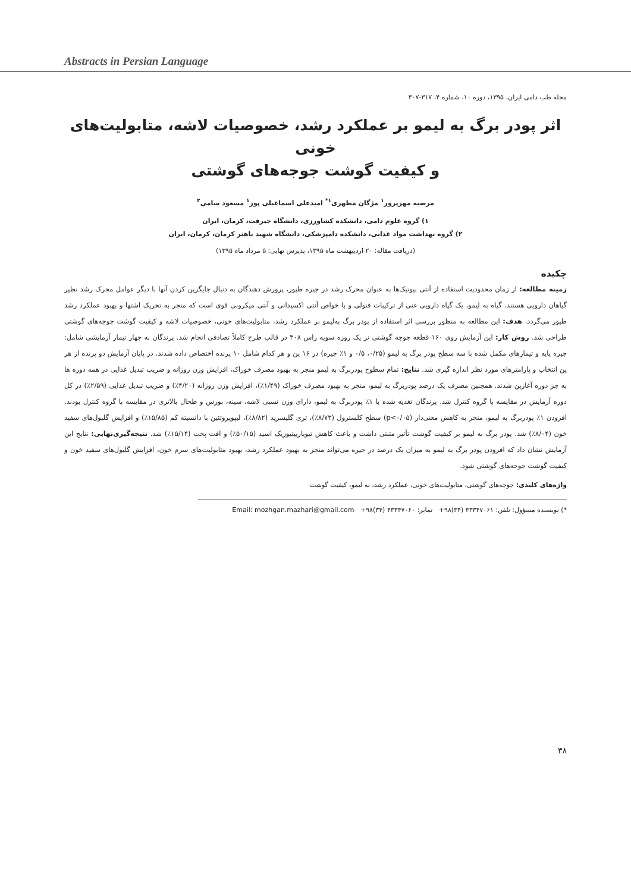Abstracts in Persian Language
مجله طب دامی ایران، ۱۳۹۵، دوره ۱۰، شماره ۴، ۳۱۷-۳۰۷
اثر پودر برگ به لیمو بر عملکرد رشد، خصوصیات لاشه، متابولیت‌های خونی
و کیفیت گوشت جوجه‌های گوشتی
مرضیه مهرپرور<sup>۱</sup> مژگان مظهری<sup>۱*</sup> امیدعلی اسماعیلی پور<sup>۱</sup> مسعود سامی<sup>۲</sup>
۱) گروه علوم دامی، دانشکده کشاورزی، دانشگاه جیرفت، کرمان، ایران
۲) گروه بهداشت مواد غذایی، دانشکده دامپزشکی، دانشگاه شهید باهنر کرمان، کرمان، ایران
(دریافت مقاله: ۲۰ اردیبهشت ماه ۱۳۹۵، پذیرش نهایی: ۵ مرداد ماه ۱۳۹۵)
چکیده
زمینه مطالعه: از زمان محدودیت استفاده از آنتی بیوتیک‌ها به عنوان محرک رشد در جیره طیور، پرورش دهندگان به دنبال جایگزین کردن آنها با دیگر عوامل محرک رشد نظیر گیاهان دارویی هستند. گیاه به لیمو، یک گیاه دارویی غنی از ترکیبات فنولی و با خواص آنتی اکسیدانی و آنتی میکروبی قوی است که منجر به تحریک اشتها و بهبود عملکرد رشد طیور می‌گردد. هدف: این مطالعه به منظور بررسی اثر استفاده از پودر برگ به‌لیمو بر عملکرد رشد، متابولیت‌های خونی، خصوصیات لاشه و کیفیت گوشت جوجه‌های گوشتی طراحی شد. روش کار: این آزمایش روی ۱۶۰ قطعه جوجه گوشتی نر یک روزه سویه راس ۳۰۸ در قالب طرح کاملاً تصادفی انجام شد. پرندگان به چهار تیمار آزمایشی شامل: جیره پایه و تیمارهای مکمل شده با سه سطح پودر برگ به لیمو (۰/۲۵، ۰/۵ و ۱٪ جیره) در ۱۶ پن و هر کدام شامل ۱۰ پرنده اختصاص داده شدند. در پایان آزمایش دو پرنده از هر پن انتخاب و پارامترهای مورد نظر اندازه گیری شد. نتایج: تمام سطوح پودربرگ به لیمو منجر به بهبود مصرف خوراک، افزایش وزن روزانه و ضریب تبدیل غذایی در همه دوره ها به جز دوره آغازین شدند. همچنین مصرف یک درصد پودربرگ به لیمو، منجر به بهبود مصرف خوراک (۱/۴۹٪)، افزایش وزن روزانه (۴/۲۰٪) و ضریب تبدیل غذایی (۲/۵۹٪) در کل دوره آزمایش در مقایسه با گروه کنترل شد. پرندگان تغذیه شده با ۱٪ پودربرگ به لیمو، دارای وزن نسبی لاشه، سینه، بورس و طحال بالاتری در مقایسه با گروه کنترل بودند. افزودن ۱٪ پودربرگ به لیمو، منجر به کاهش معنی‌دار (p<۰/۰۵) سطح کلسترول (۸/۷۳٪)، تری گلیسرید (۸/۸۲٪)، لیپوپروتئین با دانسیته کم (۱۵/۸۵٪) و افزایش گلبول‌های سفید خون (۸/۰۴٪) شد. پودر برگ به لیمو بر کیفیت گوشت تأثیر مثبتی داشت و باعث کاهش تیوباربیتیوریک اسید (۵۰/۱۵٪) و افت پخت (۱۵/۱۴٪) شد. نتیجه‌گیری‌نهایی: نتایج این آزمایش نشان داد که افزودن پودر برگ به لیمو به میزان یک درصد در جیره می‌تواند منجر به بهبود عملکرد رشد، بهبود متابولیت‌های سرم خون، افزایش گلبول‌های سفید خون و کیفیت گوشت جوجه‌های گوشتی شود.
واژه‌های کلیدی: جوجه‌های گوشتی، متابولیت‌های خونی، عملکرد رشد، به لیمو، کیفیت گوشت
*) نویسنده مسؤول: تلفن: ۴۳۳۴۷۰۶۱ (۳۴)۹۸+ نمابر: ۴۳۳۴۷۰۶۰ (۳۴)۹۸+ Email: mozhgan.mazhari@gmail.com
۳۸